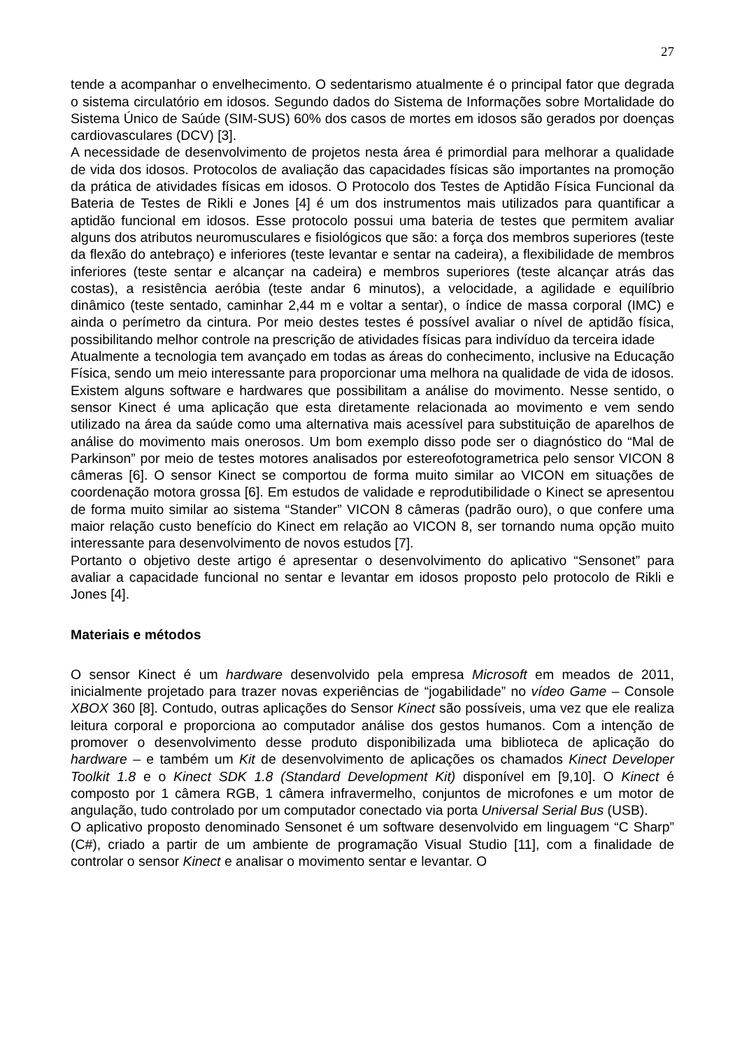27
tende a acompanhar o envelhecimento. O sedentarismo atualmente é o principal fator que degrada o sistema circulatório em idosos. Segundo dados do Sistema de Informações sobre Mortalidade do Sistema Único de Saúde (SIM-SUS) 60% dos casos de mortes em idosos são gerados por doenças cardiovasculares (DCV) [3].
A necessidade de desenvolvimento de projetos nesta área é primordial para melhorar a qualidade de vida dos idosos. Protocolos de avaliação das capacidades físicas são importantes na promoção da prática de atividades físicas em idosos. O Protocolo dos Testes de Aptidão Física Funcional da Bateria de Testes de Rikli e Jones [4] é um dos instrumentos mais utilizados para quantificar a aptidão funcional em idosos. Esse protocolo possui uma bateria de testes que permitem avaliar alguns dos atributos neuromusculares e fisiológicos que são: a força dos membros superiores (teste da flexão do antebraço) e inferiores (teste levantar e sentar na cadeira), a flexibilidade de membros inferiores (teste sentar e alcançar na cadeira) e membros superiores (teste alcançar atrás das costas), a resistência aeróbia (teste andar 6 minutos), a velocidade, a agilidade e equilíbrio dinâmico (teste sentado, caminhar 2,44 m e voltar a sentar), o índice de massa corporal (IMC) e ainda o perímetro da cintura. Por meio destes testes é possível avaliar o nível de aptidão física, possibilitando melhor controle na prescrição de atividades físicas para indivíduo da terceira idade
Atualmente a tecnologia tem avançado em todas as áreas do conhecimento, inclusive na Educação Física, sendo um meio interessante para proporcionar uma melhora na qualidade de vida de idosos. Existem alguns software e hardwares que possibilitam a análise do movimento. Nesse sentido, o sensor Kinect é uma aplicação que esta diretamente relacionada ao movimento e vem sendo utilizado na área da saúde como uma alternativa mais acessível para substituição de aparelhos de análise do movimento mais onerosos. Um bom exemplo disso pode ser o diagnóstico do “Mal de Parkinson” por meio de testes motores analisados por estereofotogrametrica pelo sensor VICON 8 câmeras [6]. O sensor Kinect se comportou de forma muito similar ao VICON em situações de coordenação motora grossa [6]. Em estudos de validade e reprodutibilidade o Kinect se apresentou de forma muito similar ao sistema “Stander” VICON 8 câmeras (padrão ouro), o que confere uma maior relação custo benefício do Kinect em relação ao VICON 8, ser tornando numa opção muito interessante para desenvolvimento de novos estudos [7].
Portanto o objetivo deste artigo é apresentar o desenvolvimento do aplicativo “Sensonet” para avaliar a capacidade funcional no sentar e levantar em idosos proposto pelo protocolo de Rikli e Jones [4].
Materiais e métodos
O sensor Kinect é um hardware desenvolvido pela empresa Microsoft em meados de 2011, inicialmente projetado para trazer novas experiências de “jogabilidade” no vídeo Game – Console XBOX 360 [8]. Contudo, outras aplicações do Sensor Kinect são possíveis, uma vez que ele realiza leitura corporal e proporciona ao computador análise dos gestos humanos. Com a intenção de promover o desenvolvimento desse produto disponibilizada uma biblioteca de aplicação do hardware – e também um Kit de desenvolvimento de aplicações os chamados Kinect Developer Toolkit 1.8 e o Kinect SDK 1.8 (Standard Development Kit) disponível em [9,10]. O Kinect é composto por 1 câmera RGB, 1 câmera infravermelho, conjuntos de microfones e um motor de angulação, tudo controlado por um computador conectado via porta Universal Serial Bus (USB).
O aplicativo proposto denominado Sensonet é um software desenvolvido em linguagem “C Sharp” (C#), criado a partir de um ambiente de programação Visual Studio [11], com a finalidade de controlar o sensor Kinect e analisar o movimento sentar e levantar. O